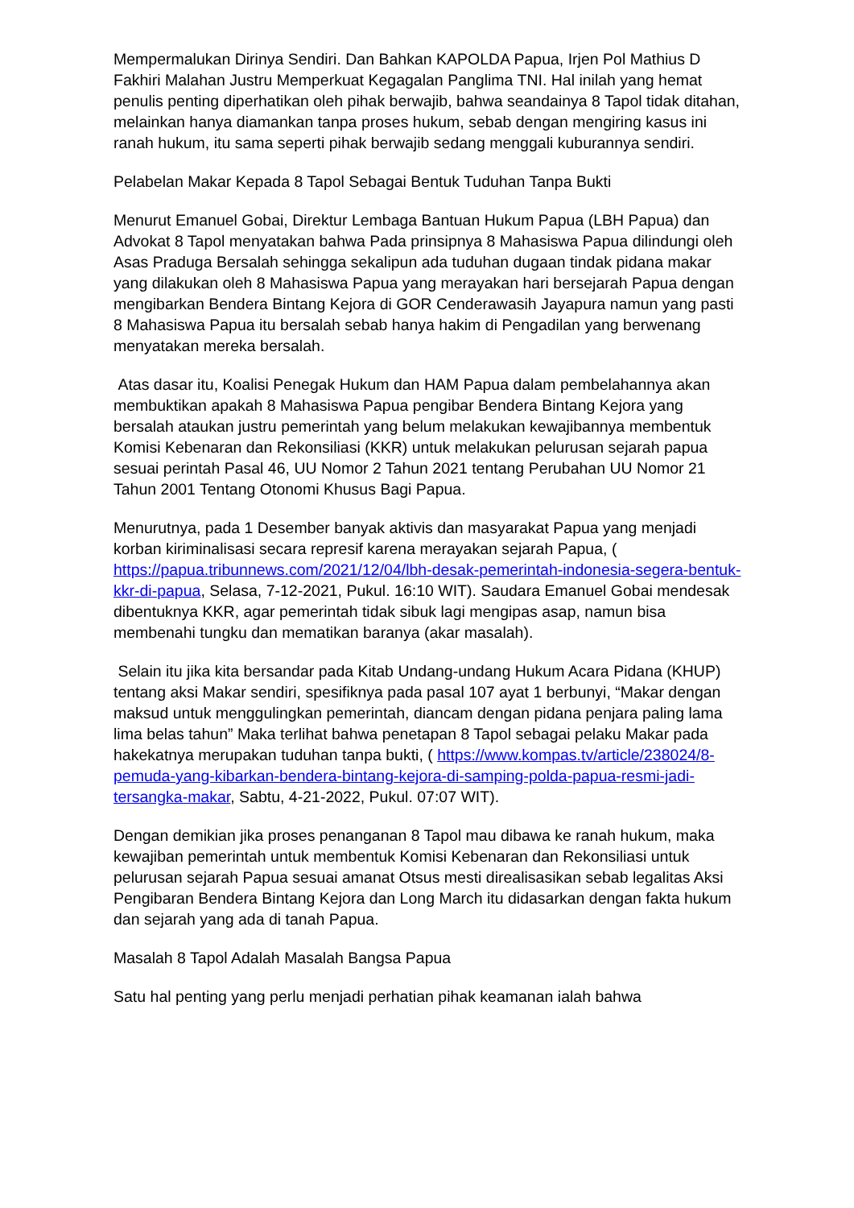Mempermalukan Dirinya Sendiri. Dan Bahkan KAPOLDA Papua, Irjen Pol Mathius D Fakhiri Malahan Justru Memperkuat Kegagalan Panglima TNI. Hal inilah yang hemat penulis penting diperhatikan oleh pihak berwajib, bahwa seandainya 8 Tapol tidak ditahan, melainkan hanya diamankan tanpa proses hukum, sebab dengan mengiring kasus ini ranah hukum, itu sama seperti pihak berwajib sedang menggali kuburannya sendiri.
Pelabelan Makar Kepada 8 Tapol Sebagai Bentuk Tuduhan Tanpa Bukti
Menurut Emanuel Gobai, Direktur Lembaga Bantuan Hukum Papua (LBH Papua) dan Advokat 8 Tapol menyatakan bahwa Pada prinsipnya 8 Mahasiswa Papua dilindungi oleh Asas Praduga Bersalah sehingga sekalipun ada tuduhan dugaan tindak pidana makar yang dilakukan oleh 8 Mahasiswa Papua yang merayakan hari bersejarah Papua dengan mengibarkan Bendera Bintang Kejora di GOR Cenderawasih Jayapura namun yang pasti 8 Mahasiswa Papua itu bersalah sebab hanya hakim di Pengadilan yang berwenang menyatakan mereka bersalah.
Atas dasar itu, Koalisi Penegak Hukum dan HAM Papua dalam pembelahannya akan membuktikan apakah 8 Mahasiswa Papua pengibar Bendera Bintang Kejora yang bersalah ataukan justru pemerintah yang belum melakukan kewajibannya membentuk Komisi Kebenaran dan Rekonsiliasi (KKR) untuk melakukan pelurusan sejarah papua sesuai perintah Pasal 46, UU Nomor 2 Tahun 2021 tentang Perubahan UU Nomor 21 Tahun 2001 Tentang Otonomi Khusus Bagi Papua.
Menurutnya, pada 1 Desember banyak aktivis dan masyarakat Papua yang menjadi korban kiriminalisasi secara represif karena merayakan sejarah Papua, ( https://papua.tribunnews.com/2021/12/04/lbh-desak-pemerintah-indonesia-segera-bentuk-kkr-di-papua, Selasa, 7-12-2021, Pukul. 16:10 WIT). Saudara Emanuel Gobai mendesak dibentuknya KKR, agar pemerintah tidak sibuk lagi mengipas asap, namun bisa membenahi tungku dan mematikan baranya (akar masalah).
Selain itu jika kita bersandar pada Kitab Undang-undang Hukum Acara Pidana (KHUP) tentang aksi Makar sendiri, spesifiknya pada pasal 107 ayat 1 berbunyi, “Makar dengan maksud untuk menggulingkan pemerintah, diancam dengan pidana penjara paling lama lima belas tahun” Maka terlihat bahwa penetapan 8 Tapol sebagai pelaku Makar pada hakekatnya merupakan tuduhan tanpa bukti, ( https://www.kompas.tv/article/238024/8-pemuda-yang-kibarkan-bendera-bintang-kejora-di-samping-polda-papua-resmi-jadi-tersangka-makar, Sabtu, 4-21-2022, Pukul. 07:07 WIT).
Dengan demikian jika proses penanganan 8 Tapol mau dibawa ke ranah hukum, maka kewajiban pemerintah untuk membentuk Komisi Kebenaran dan Rekonsiliasi untuk pelurusan sejarah Papua sesuai amanat Otsus mesti direalisasikan sebab legalitas Aksi Pengibaran Bendera Bintang Kejora dan Long March itu didasarkan dengan fakta hukum dan sejarah yang ada di tanah Papua.
Masalah 8 Tapol Adalah Masalah Bangsa Papua
Satu hal penting yang perlu menjadi perhatian pihak keamanan ialah bahwa